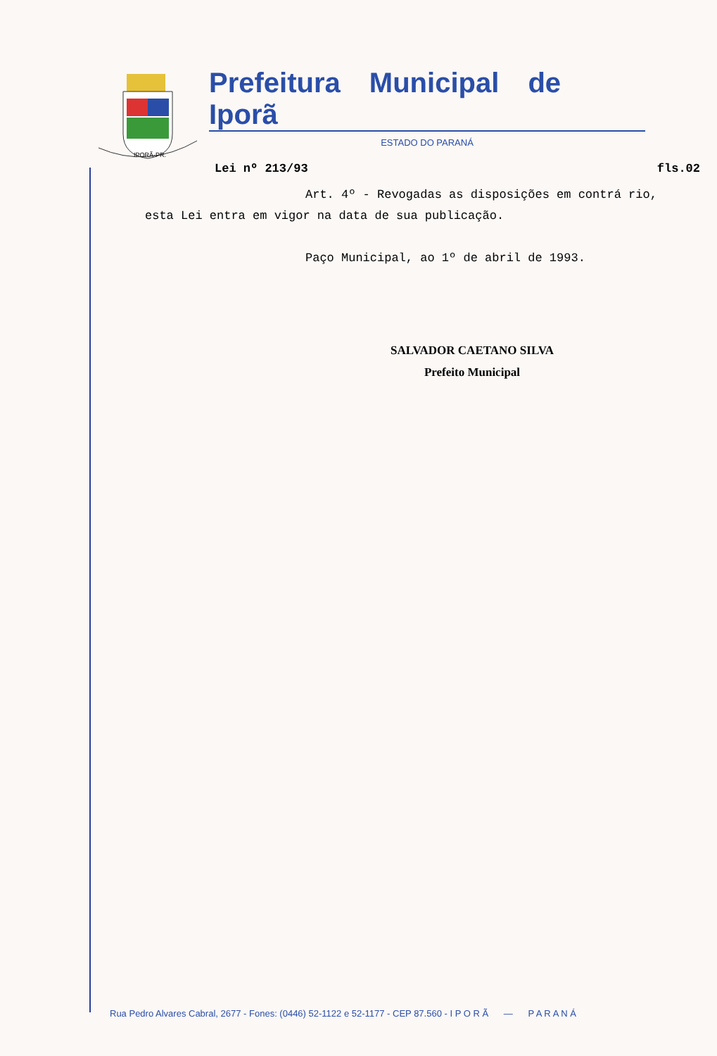IPORÃ-PR.
Prefeitura Municipal de Iporã
ESTADO DO PARANÁ
Lei nº 213/93 fls.02
Art. 4º - Revogadas as disposições em contrá rio, esta Lei entra em vigor na data de sua publicação.
Paço Municipal, ao 1º de abril de 1993.
SALVADOR CAETANO SILVA
Prefeito Municipal
Rua Pedro Alvares Cabral, 2677 - Fones: (0446) 52-1122 e 52-1177 - CEP 87.560 - I P O R Ã — P A R A N Á